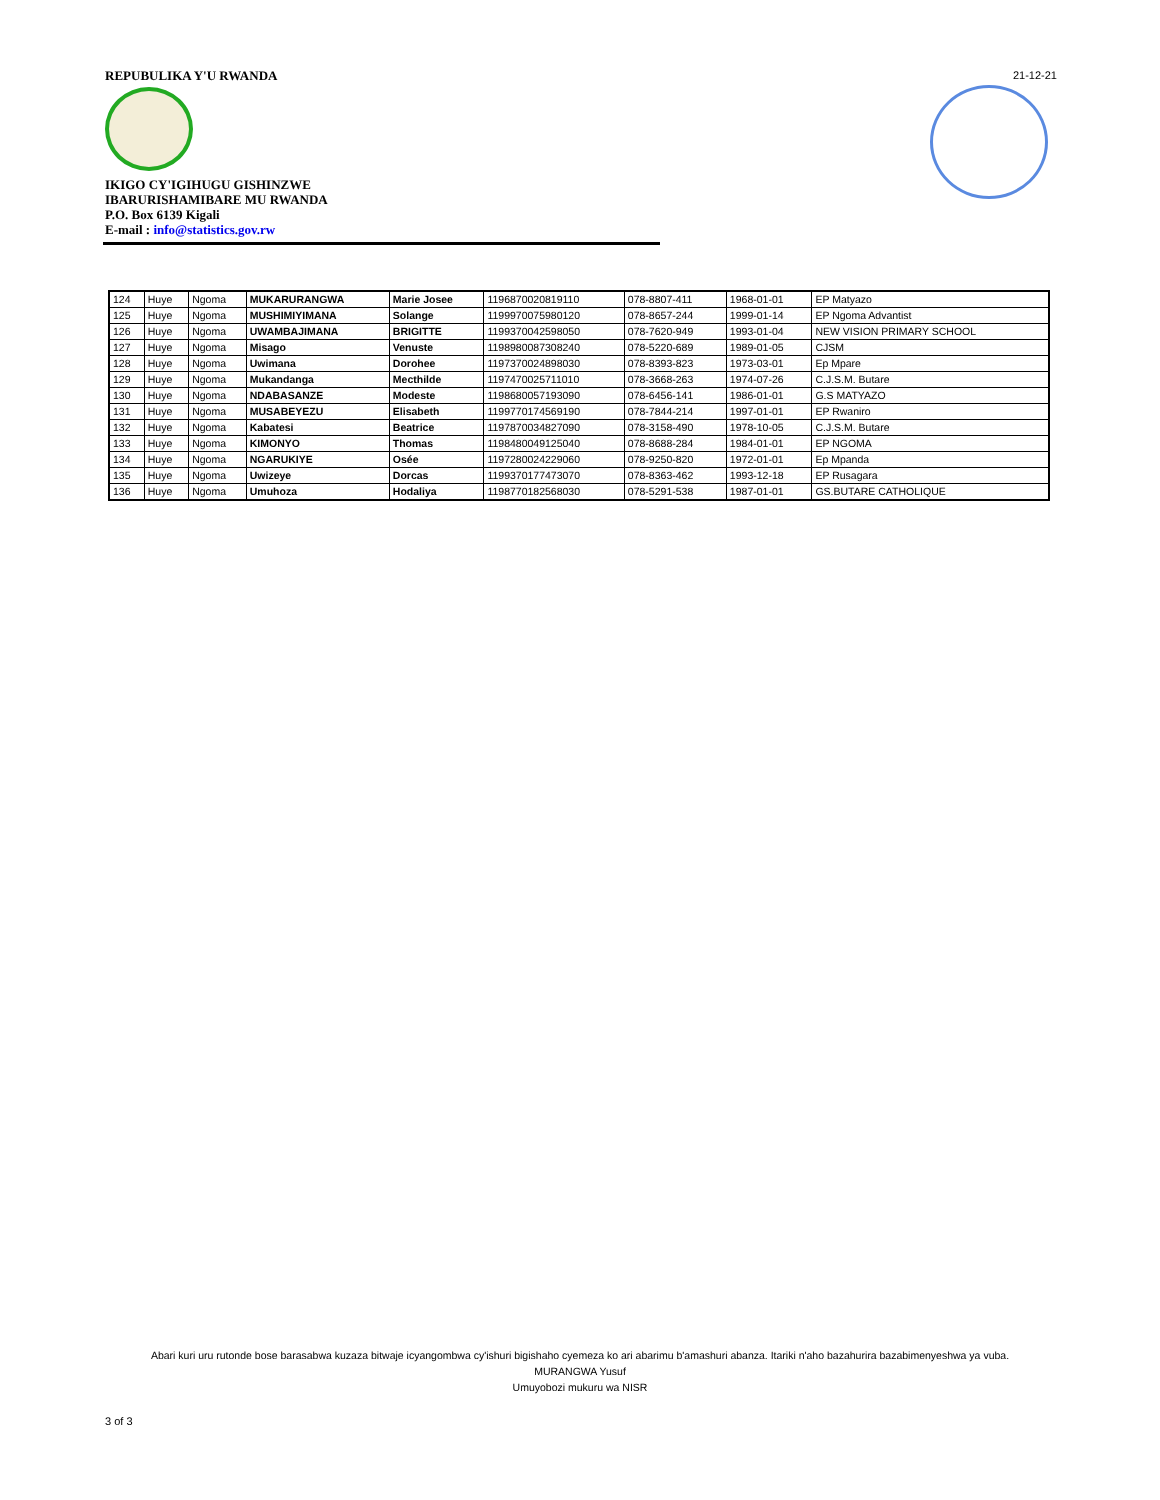REPUBULIKA Y'U RWANDA
IKIGO CY'IGIHUGU GISHINZWE
IBARURISHAMIBARE MU RWANDA
P.O. Box 6139 Kigali
E-mail : info@statistics.gov.rw
21-12-21
| 124 | Huye | Ngoma | MUKARURANGWA | Marie Josee | 1196870020819110 | 078-8807-411 | 1968-01-01 | EP Matyazo |
| 125 | Huye | Ngoma | MUSHIMIYIMANA | Solange | 1199970075980120 | 078-8657-244 | 1999-01-14 | EP Ngoma Advantist |
| 126 | Huye | Ngoma | UWAMBAJIMANA | BRIGITTE | 1199370042598050 | 078-7620-949 | 1993-01-04 | NEW VISION PRIMARY SCHOOL |
| 127 | Huye | Ngoma | Misago | Venuste | 1198980087308240 | 078-5220-689 | 1989-01-05 | CJSM |
| 128 | Huye | Ngoma | Uwimana | Dorohee | 1197370024898030 | 078-8393-823 | 1973-03-01 | Ep Mpare |
| 129 | Huye | Ngoma | Mukandanga | Mecthilde | 1197470025711010 | 078-3668-263 | 1974-07-26 | C.J.S.M. Butare |
| 130 | Huye | Ngoma | NDABASANZE | Modeste | 1198680057193090 | 078-6456-141 | 1986-01-01 | G.S MATYAZO |
| 131 | Huye | Ngoma | MUSABEYEZU | Elisabeth | 1199770174569190 | 078-7844-214 | 1997-01-01 | EP Rwaniro |
| 132 | Huye | Ngoma | Kabatesi | Beatrice | 1197870034827090 | 078-3158-490 | 1978-10-05 | C.J.S.M. Butare |
| 133 | Huye | Ngoma | KIMONYO | Thomas | 1198480049125040 | 078-8688-284 | 1984-01-01 | EP NGOMA |
| 134 | Huye | Ngoma | NGARUKIYE | Osée | 1197280024229060 | 078-9250-820 | 1972-01-01 | Ep Mpanda |
| 135 | Huye | Ngoma | Uwizeye | Dorcas | 1199370177473070 | 078-8363-462 | 1993-12-18 | EP Rusagara |
| 136 | Huye | Ngoma | Umuhoza | Hodaliya | 1198770182568030 | 078-5291-538 | 1987-01-01 | GS.BUTARE CATHOLIQUE |
Abari kuri uru rutonde bose barasabwa kuzaza bitwaje icyangombwa cy'ishuri bigishaho cyemeza ko ari abarimu b'amashuri abanza. Itariki n'aho bazahurira bazabimenyeshwa ya vuba.
MURANGWA Yusuf
Umuyobozi mukuru wa NISR
3 of 3